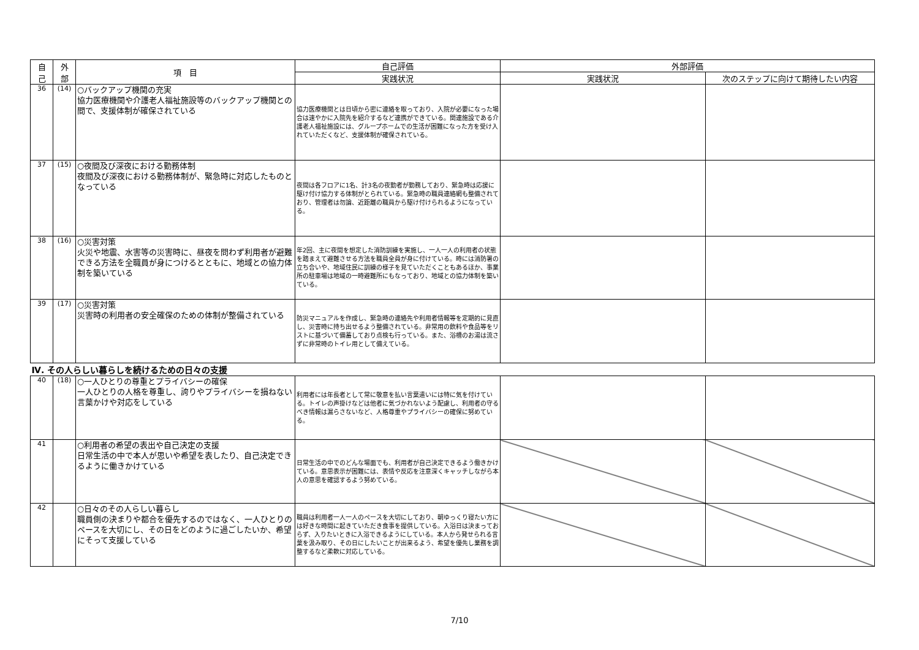| 自 己 | 外 部 | 項 目 | 自己評価 | 外部評価 | |
| --- | --- | --- | --- | --- | --- |
| | | | 実践状況 | 実践状況 | 次のステップに向けて期待したい内容 |
| 36 | (14) | ○バックアップ機関の充実 協力医療機関や介護老人福祉施設等のバックアップ機関との間で、支援体制が確保されている | 協力医療機関とは日頃から密に連絡を取っており、入院が必要になった場合は速やかに入院先を紹介するなど連携ができている。関連施設である介護老人福祉施設には、グループホームでの生活が困難になった方を受け入れていただくなど、支援体制が確保されている。 | | |
| 37 | (15) | ○夜間及び深夜における勤務体制 夜間及び深夜における勤務体制が、緊急時に対応したものとなっている | 夜間は各フロアに1名、計3名の夜勤者が勤務しており、緊急時は応援に駆け付け協力する体制がとられている。緊急時の職員連絡網も整備されており、管理者は勿論、近距離の職員から駆け付けられるようになっている。 | | |
| 38 | (16) | ○災害対策 火災や地震、水害等の災害時に、昼夜を問わず利用者が避難できる方法を全職員が身につけるとともに、地域との協力体制を築いている | 年2回、主に夜間を想定した消防訓練を実施し、一人一人の利用者の状態を踏まえて避難させる方法を職員全員が身に付けている。時には消防署の立ち合いや、地域住民に訓練の様子を見ていただくこともあるほか、事業所の駐車場は地域の一時避難所にもなっており、地域との協力体制を築いている。 | | |
| 39 | (17) | ○災害対策 災害時の利用者の安全確保のための体制が整備されている | 防災マニュアルを作成し、緊急時の連絡先や利用者情報等を定期的に見直し、災害時に持ち出せるよう整備されている。非常用の飲料や食品等をリストに基づいて備蓄しており点検も行っている。また、浴槽のお湯は流さずに非常時のトイレ用として備えている。 | | |
| Ⅳ. その人らしい暮らしを続けるための日々の支援 | | | | | |
| 40 | (18) | ○一人ひとりの尊重とプライバシーの確保 一人ひとりの人格を尊重し、誇りやプライバシーを損ねない言葉かけや対応をしている | 利用者には年長者として常に敬意を払い言葉遣いには特に気を付けている。トイレの声掛けなどは他者に気づかれないよう配慮し、利用者の守るべき情報は漏らさないなど、人格尊重やプライバシーの確保に努めている。 | | |
| 41 | | ○利用者の希望の表出や自己決定の支援 日常生活の中で本人が思いや希望を表したり、自己決定できるように働きかけている | 日常生活の中でのどんな場面でも、利用者が自己決定できるよう働きかけている。意思表示が困難には、表情や反応を注意深くキャッチしながら本人の意思を確認するよう努めている。 | | |
| 42 | | ○日々のその人らしい暮らし 職員側の決まりや都合を優先するのではなく、一人ひとりのペースを大切にし、その日をどのように過ごしたいか、希望にそって支援している | 職員は利用者一人一人のペースを大切にしており、朝ゆっくり寝たい方には好きな時間に起きていただき食事を提供している。入浴日は決まっておらず、入りたいときに入浴できるようにしている。本人から発せられる言葉を汲み取り、その日にしたいことが出来るよう、希望を優先し業務を調整するなど柔軟に対応している。 | | |
7/10